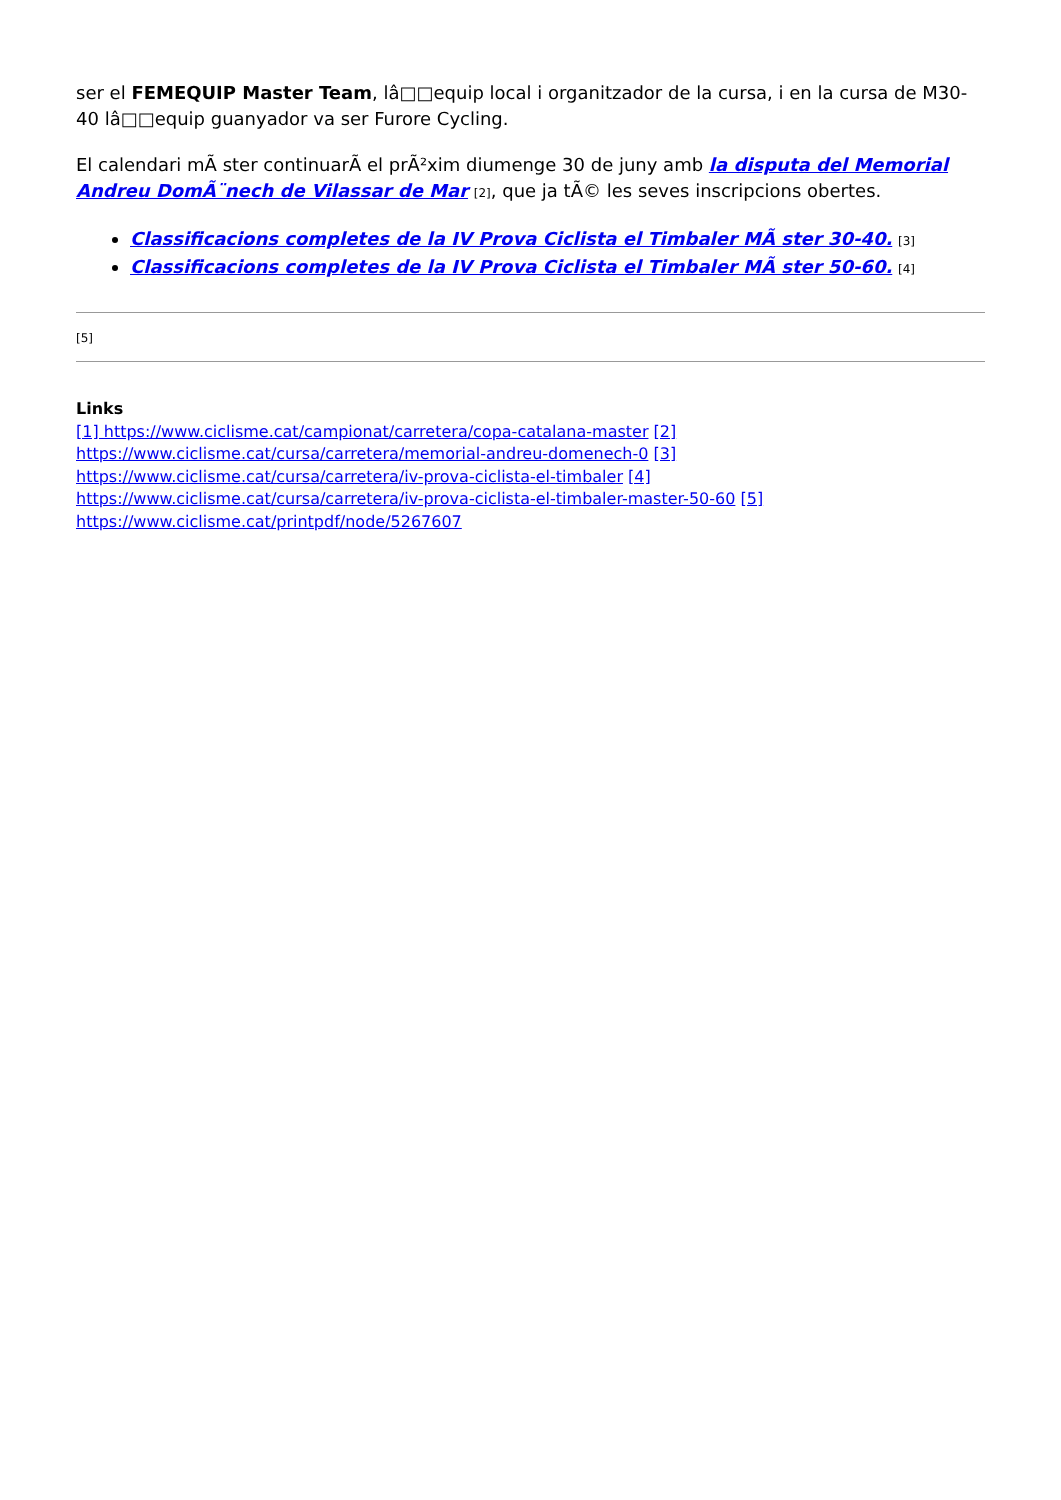ser el FEMEQUIP Master Team, lâ□□equip local i organitzador de la cursa, i en la cursa de M30-40 lâ□□equip guanyador va ser Furore Cycling.
El calendari mÃ ster continuarÃ el prÃ²xim diumenge 30 de juny amb la disputa del Memorial Andreu DomÃ¨nech de Vilassar de Mar [2], que ja tÃ© les seves inscripcions obertes.
Classificacions completes de la IV Prova Ciclista el Timbaler MÃ ster 30-40. [3]
Classificacions completes de la IV Prova Ciclista el Timbaler MÃ ster 50-60. [4]
[5]
Links
[1] https://www.ciclisme.cat/campionat/carretera/copa-catalana-master [2] https://www.ciclisme.cat/cursa/carretera/memorial-andreu-domenech-0 [3] https://www.ciclisme.cat/cursa/carretera/iv-prova-ciclista-el-timbaler [4] https://www.ciclisme.cat/cursa/carretera/iv-prova-ciclista-el-timbaler-master-50-60 [5] https://www.ciclisme.cat/printpdf/node/5267607